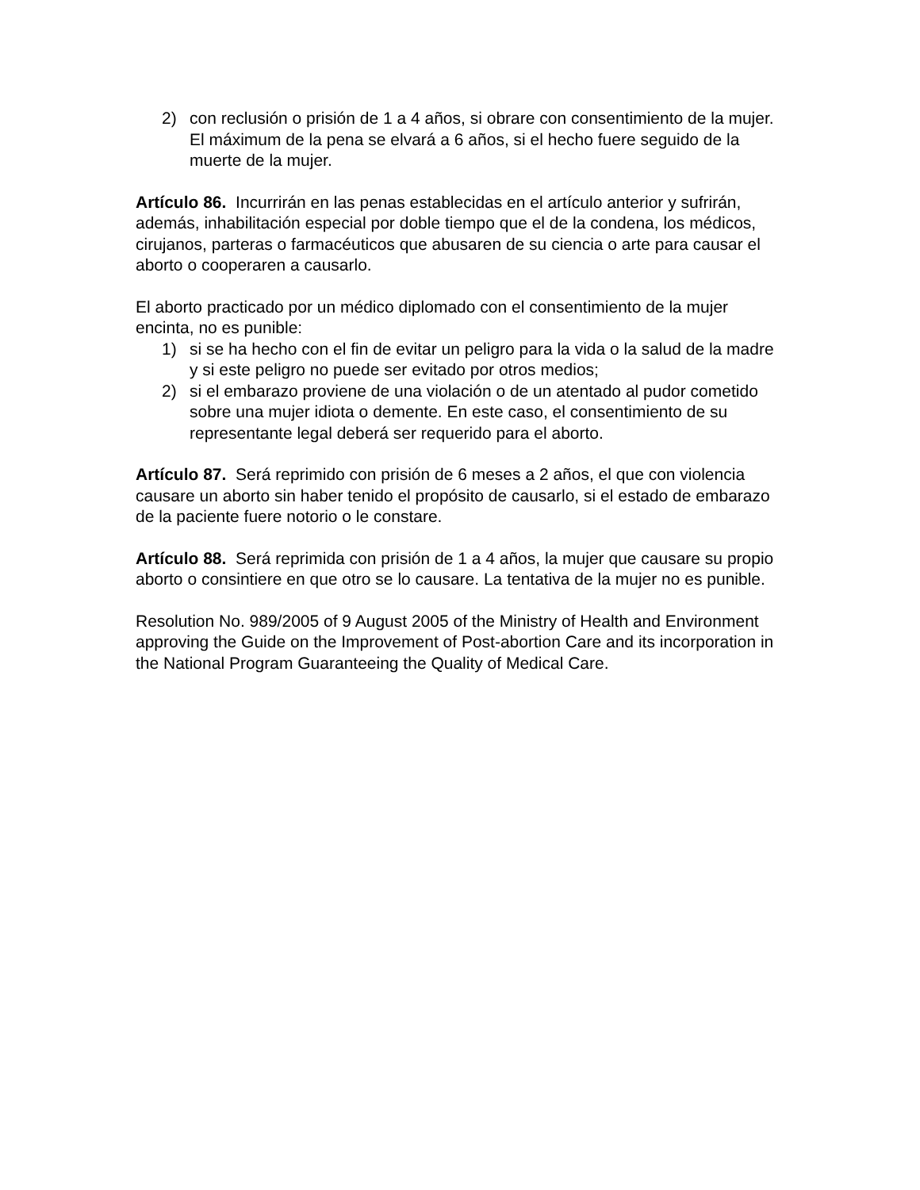2) con reclusión o prisión de 1 a 4 años, si obrare con consentimiento de la mujer. El máximum de la pena se elvará a 6 años, si el hecho fuere seguido de la muerte de la mujer.
Artículo 86. Incurrirán en las penas establecidas en el artículo anterior y sufrirán, además, inhabilitación especial por doble tiempo que el de la condena, los médicos, cirujanos, parteras o farmacéuticos que abusaren de su ciencia o arte para causar el aborto o cooperaren a causarlo.
El aborto practicado por un médico diplomado con el consentimiento de la mujer encinta, no es punible:
1) si se ha hecho con el fin de evitar un peligro para la vida o la salud de la madre y si este peligro no puede ser evitado por otros medios;
2) si el embarazo proviene de una violación o de un atentado al pudor cometido sobre una mujer idiota o demente. En este caso, el consentimiento de su representante legal deberá ser requerido para el aborto.
Artículo 87. Será reprimido con prisión de 6 meses a 2 años, el que con violencia causare un aborto sin haber tenido el propósito de causarlo, si el estado de embarazo de la paciente fuere notorio o le constare.
Artículo 88. Será reprimida con prisión de 1 a 4 años, la mujer que causare su propio aborto o consintiere en que otro se lo causare. La tentativa de la mujer no es punible.
Resolution No. 989/2005 of 9 August 2005 of the Ministry of Health and Environment approving the Guide on the Improvement of Post-abortion Care and its incorporation in the National Program Guaranteeing the Quality of Medical Care.